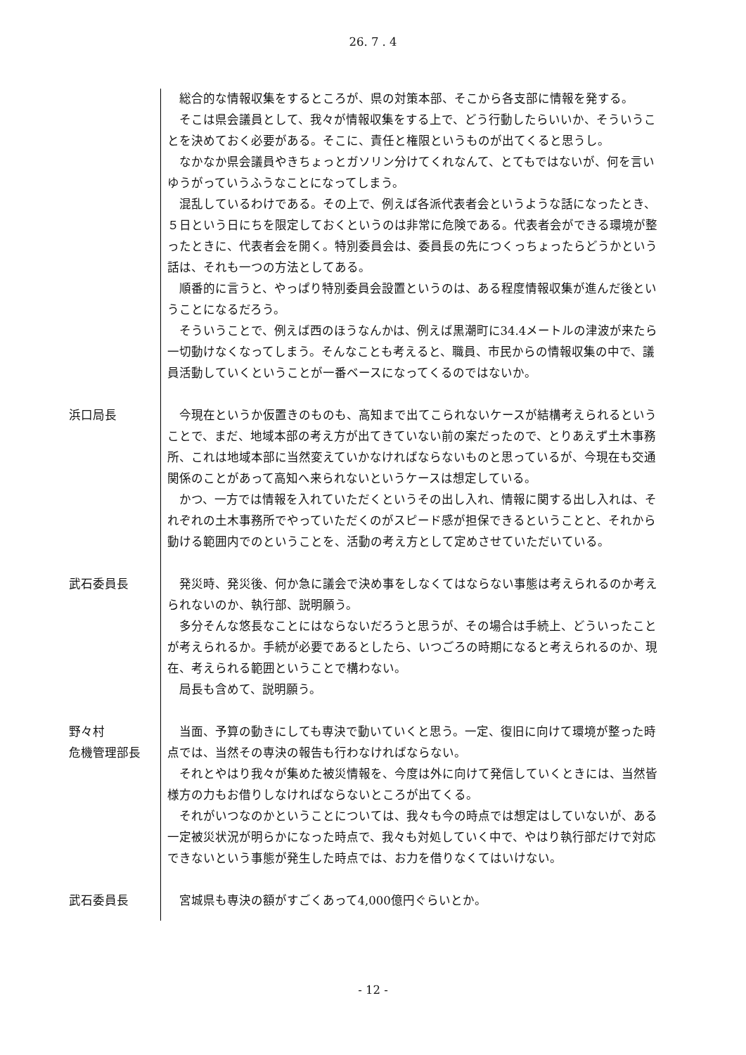26. 7 . 4
総合的な情報収集をするところが、県の対策本部、そこから各支部に情報を発する。
そこは県会議員として、我々が情報収集をする上で、どう行動したらいいか、そういうことを決めておく必要がある。そこに、責任と権限というものが出てくると思うし。
なかなか県会議員やきちょっとガソリン分けてくれなんて、とてもではないが、何を言いゆうがっていうふうなことになってしまう。
混乱しているわけである。その上で、例えば各派代表者会というような話になったとき、５日という日にちを限定しておくというのは非常に危険である。代表者会ができる環境が整ったときに、代表者会を開く。特別委員会は、委員長の先につくっちょったらどうかという話は、それも一つの方法としてある。
順番的に言うと、やっぱり特別委員会設置というのは、ある程度情報収集が進んだ後ということになるだろう。
そういうことで、例えば西のほうなんかは、例えば黒潮町に34.4メートルの津波が来たら一切動けなくなってしまう。そんなことも考えると、職員、市民からの情報収集の中で、議員活動していくということが一番ベースになってくるのではないか。
浜口局長 今現在というか仮置きのものも、高知まで出てこられないケースが結構考えられるということで、まだ、地域本部の考え方が出てきていない前の案だったので、とりあえず土木事務所、これは地域本部に当然変えていかなければならないものと思っているが、今現在も交通関係のことがあって高知へ来られないというケースは想定している。
かつ、一方では情報を入れていただくというその出し入れ、情報に関する出し入れは、それぞれの土木事務所でやっていただくのがスピード感が担保できるということと、それから動ける範囲内でのということを、活動の考え方として定めさせていただいている。
武石委員長 発災時、発災後、何か急に議会で決め事をしなくてはならない事態は考えられるのか考えられないのか、執行部、説明願う。
多分そんな悠長なことにはならないだろうと思うが、その場合は手続上、どういったことが考えられるか。手続が必要であるとしたら、いつごろの時期になると考えられるのか、現在、考えられる範囲ということで構わない。
局長も含めて、説明願う。
野々村
危機管理部長
当面、予算の動きにしても専決で動いていくと思う。一定、復旧に向けて環境が整った時点では、当然その専決の報告も行わなければならない。
それとやはり我々が集めた被災情報を、今度は外に向けて発信していくときには、当然皆様方の力もお借りしなければならないところが出てくる。
それがいつなのかということについては、我々も今の時点では想定はしていないが、ある一定被災状況が明らかになった時点で、我々も対処していく中で、やはり執行部だけで対応できないという事態が発生した時点では、お力を借りなくてはいけない。
武石委員長 宮城県も専決の額がすごくあって4,000億円ぐらいとか。
- 12 -